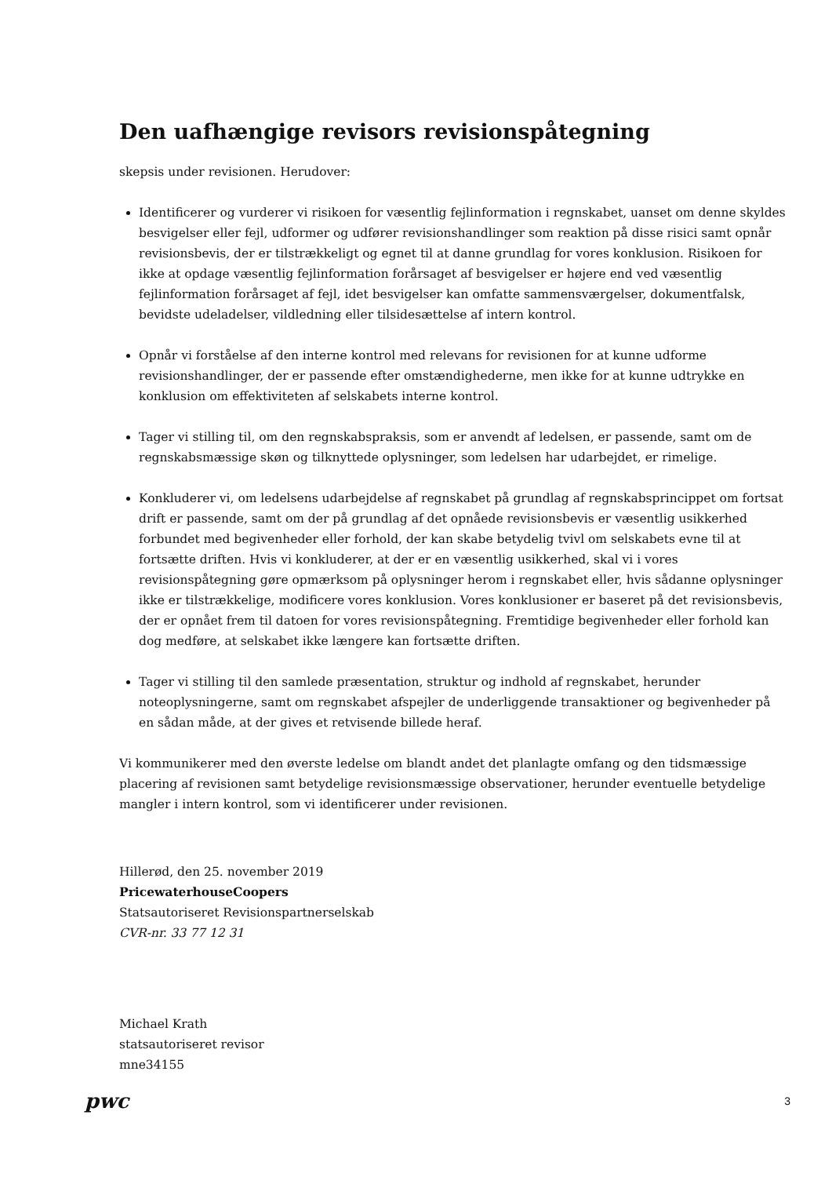Den uafhængige revisors revisionspåtegning
skepsis under revisionen. Herudover:
Identificerer og vurderer vi risikoen for væsentlig fejlinformation i regnskabet, uanset om denne skyldes besvigelser eller fejl, udformer og udfører revisionshandlinger som reaktion på disse risici samt opnår revisionsbevis, der er tilstrækkeligt og egnet til at danne grundlag for vores konklusion. Risikoen for ikke at opdage væsentlig fejlinformation forårsaget af besvigelser er højere end ved væsentlig fejlinformation forårsaget af fejl, idet besvigelser kan omfatte sammensværgelser, dokumentfalsk, bevidste udeladelser, vildledning eller tilsidesættelse af intern kontrol.
Opnår vi forståelse af den interne kontrol med relevans for revisionen for at kunne udforme revisionshandlinger, der er passende efter omstændighederne, men ikke for at kunne udtrykke en konklusion om effektiviteten af selskabets interne kontrol.
Tager vi stilling til, om den regnskabspraksis, som er anvendt af ledelsen, er passende, samt om de regnskabsmæssige skøn og tilknyttede oplysninger, som ledelsen har udarbejdet, er rimelige.
Konkluderer vi, om ledelsens udarbejdelse af regnskabet på grundlag af regnskabsprincippet om fortsat drift er passende, samt om der på grundlag af det opnåede revisionsbevis er væsentlig usikkerhed forbundet med begivenheder eller forhold, der kan skabe betydelig tvivl om selskabets evne til at fortsætte driften. Hvis vi konkluderer, at der er en væsentlig usikkerhed, skal vi i vores revisionspåtegning gøre opmærksom på oplysninger herom i regnskabet eller, hvis sådanne oplysninger ikke er tilstrækkelige, modificere vores konklusion. Vores konklusioner er baseret på det revisionsbevis, der er opnået frem til datoen for vores revisionspåtegning. Fremtidige begivenheder eller forhold kan dog medføre, at selskabet ikke længere kan fortsætte driften.
Tager vi stilling til den samlede præsentation, struktur og indhold af regnskabet, herunder noteoplysningerne, samt om regnskabet afspejler de underliggende transaktioner og begivenheder på en sådan måde, at der gives et retvisende billede heraf.
Vi kommunikerer med den øverste ledelse om blandt andet det planlagte omfang og den tidsmæssige placering af revisionen samt betydelige revisionsmæssige observationer, herunder eventuelle betydelige mangler i intern kontrol, som vi identificerer under revisionen.
Hillerød, den 25. november 2019
PricewaterhouseCoopers
Statsautoriseret Revisionspartnerselskab
CVR-nr. 33 77 12 31
Michael Krath
statsautoriseret revisor
mne34155
pwc 3